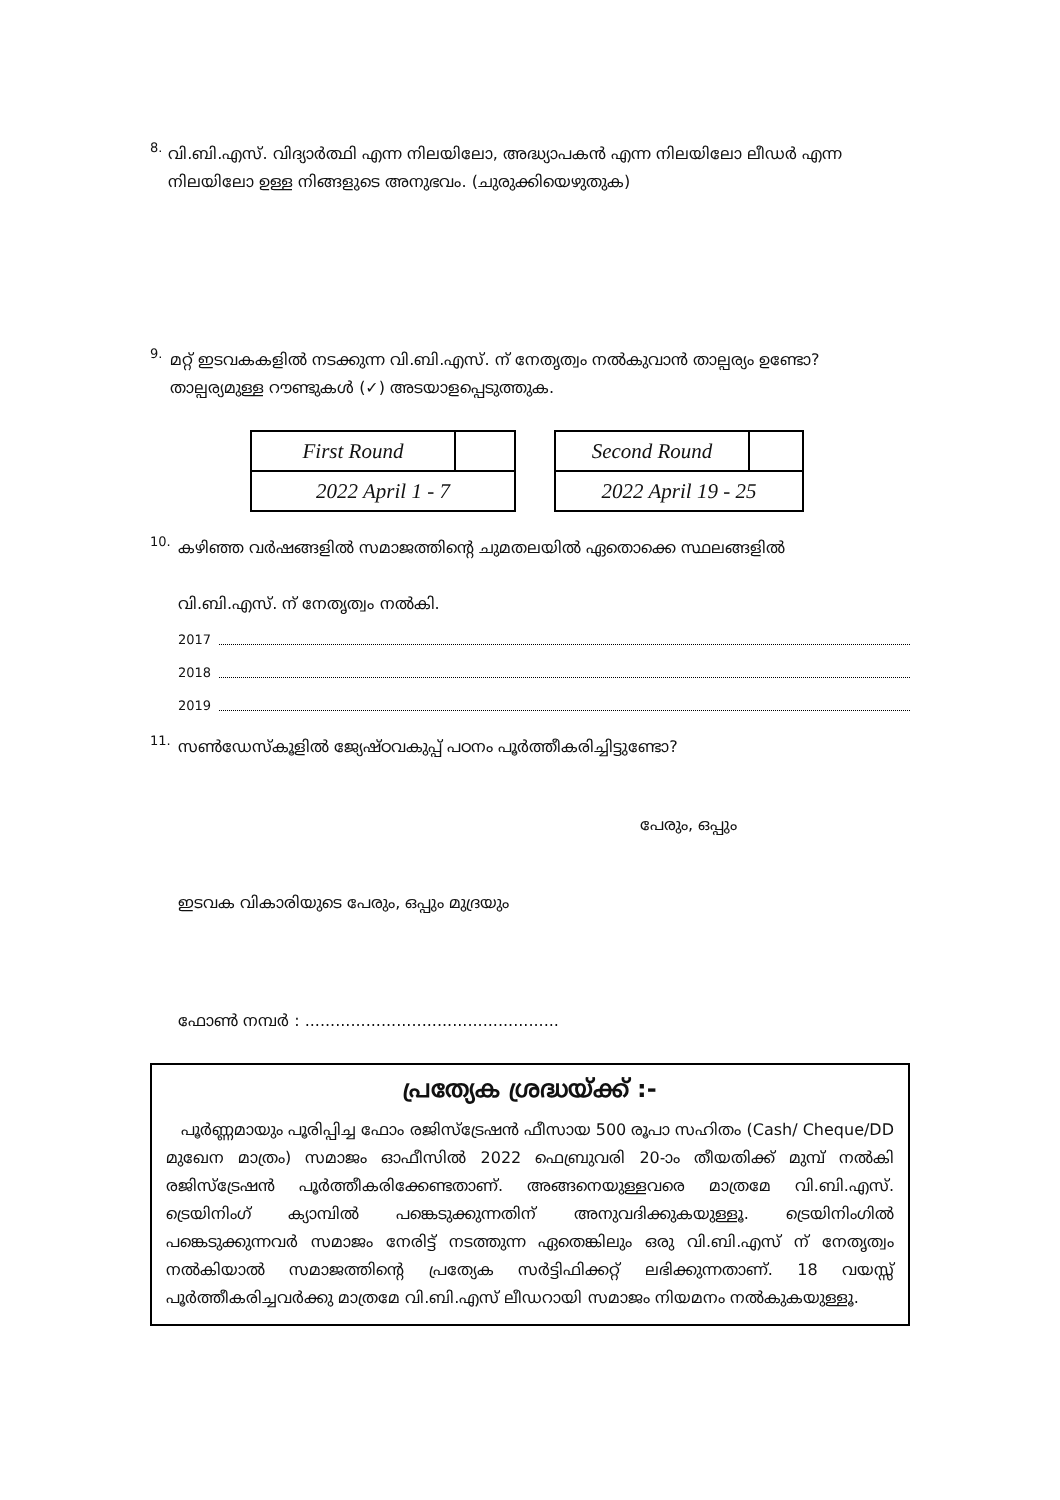8.
വി.ബി.എസ്. വിദ്യാർത്ഥി എന്ന നിലയിലോ, അദ്ധ്യാപകൻ എന്ന നിലയിലോ ലീഡർ എന്ന നിലയിലോ ഉള്ള നിങ്ങളുടെ അനുഭവം. (ചുരുക്കിയെഴുതുക)
9.
മറ്റ് ഇടവകകളിൽ നടക്കുന്ന വി.ബി.എസ്. ന് നേതൃത്വം നൽകുവാൻ താല്പര്യം ഉണ്ടോ? താല്പര്യമുള്ള റൗണ്ടുകൾ (✓) അടയാളപ്പെടുത്തുക.
| First Round | |
| 2022 April 1 - 7 | |
| Second Round | |
| 2022 April 19 - 25 | |
10.
കഴിഞ്ഞ വർഷങ്ങളിൽ സമാജത്തിന്റെ ചുമതലയിൽ ഏതൊക്കെ സ്ഥലങ്ങളിൽ
വി.ബി.എസ്. ന് നേതൃത്വം നൽകി.
2017
2018
2019
11.
സൺഡേസ്കൂളിൽ ജ്യേഷ്ഠവകുപ്പ് പഠനം പൂർത്തീകരിച്ചിട്ടുണ്ടോ?
പേരും, ഒപ്പും
ഇടവക വികാരിയുടെ പേരും, ഒപ്പും മുദ്രയും
ഫോൺ നമ്പർ : ..................................................
പ്രത്യേക ശ്രദ്ധയ്ക്ക് :-
പൂർണ്ണമായും പൂരിപ്പിച്ച ഫോം രജിസ്ട്രേഷൻ ഫീസായ 500 രൂപാ സഹിതം (Cash/ Cheque/DD മുഖേന മാത്രം) സമാജം ഓഫീസിൽ 2022 ഫെബ്രുവരി 20-ാം തീയതിക്ക് മുമ്പ് നൽകി രജിസ്ട്രേഷൻ പൂർത്തീകരിക്കേണ്ടതാണ്. അങ്ങനെയുള്ളവരെ മാത്രമേ വി.ബി.എസ്. ട്രെയിനിംഗ് ക്യാമ്പിൽ പങ്കെടുക്കുന്നതിന് അനുവദിക്കുകയുള്ളൂ. ട്രെയിനിംഗിൽ പങ്കെടുക്കുന്നവർ സമാജം നേരിട്ട് നടത്തുന്ന ഏതെങ്കിലും ഒരു വി.ബി.എസ് ന് നേതൃത്വം നൽകിയാൽ സമാജത്തിന്റെ പ്രത്യേക സർട്ടിഫിക്കറ്റ് ലഭിക്കുന്നതാണ്. 18 വയസ്സ് പൂർത്തീകരിച്ചവർക്കു മാത്രമേ വി.ബി.എസ് ലീഡറായി സമാജം നിയമനം നൽകുകയുള്ളൂ.